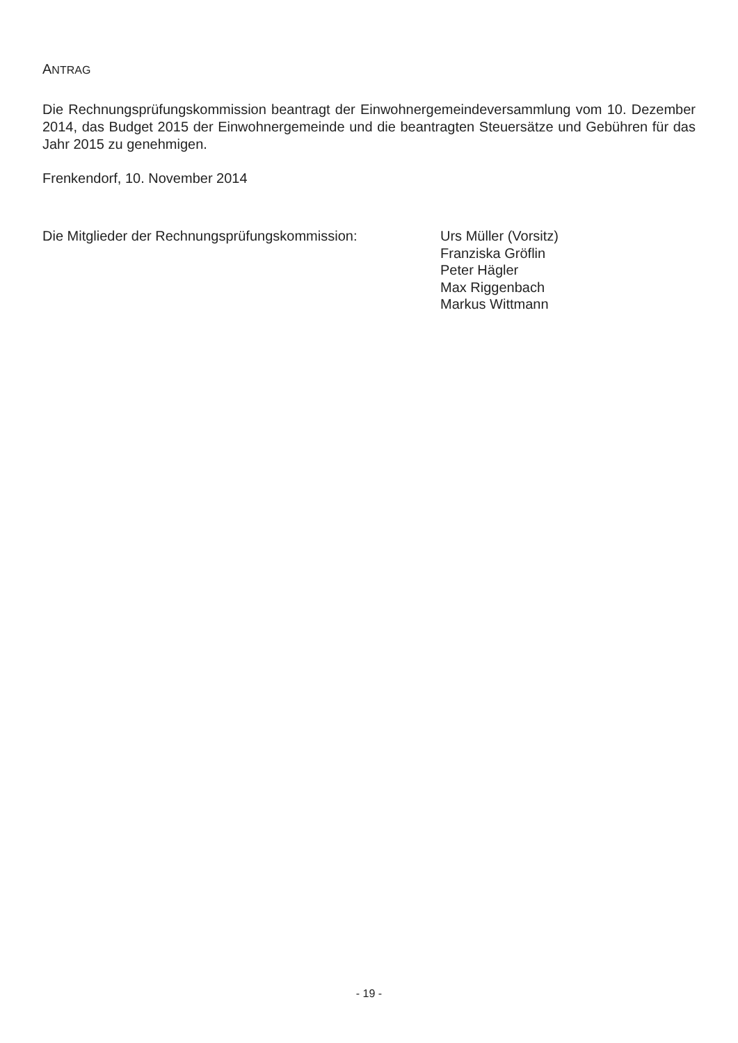ANTRAG
Die Rechnungsprüfungskommission beantragt der Einwohnergemeindeversammlung vom 10. Dezember 2014, das Budget 2015 der Einwohnergemeinde und die beantragten Steuersätze und Gebühren für das Jahr 2015 zu genehmigen.
Frenkendorf, 10. November 2014
Die Mitglieder der Rechnungsprüfungskommission: Urs Müller (Vorsitz)
Franziska Gröflin
Peter Hägler
Max Riggenbach
Markus Wittmann
- 19 -